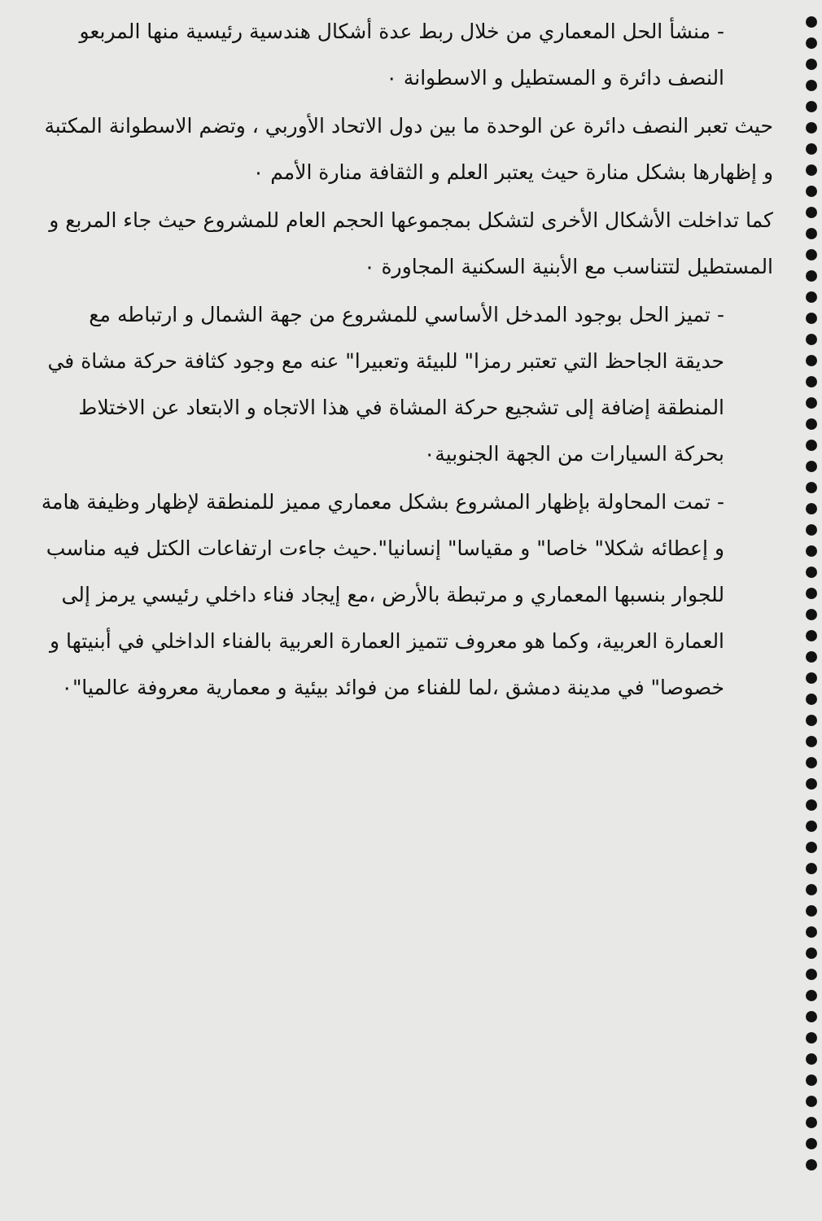- منشأ الحل المعماري من خلال ربط عدة أشكال هندسية رئيسية منها المربعو النصف دائرة و المستطيل و الاسطوانة ٠
حيث تعبر النصف دائرة عن الوحدة ما بين دول الاتحاد الأوربي ، وتضم الاسطوانة المكتبة و إظهارها بشكل منارة حيث يعتبر العلم و الثقافة منارة الأمم ٠
كما تداخلت الأشكال الأخرى لتشكل بمجموعها الحجم العام للمشروع حيث جاء المربع و المستطيل لتتناسب مع الأبنية السكنية المجاورة ٠
- تميز الحل بوجود المدخل الأساسي للمشروع من جهة الشمال و ارتباطه مع حديقة الجاحظ التي تعتبر رمزا" للبيئة وتعبيرا" عنه مع وجود كثافة حركة مشاة في المنطقة إضافة إلى تشجيع حركة المشاة في هذا الاتجاه و الابتعاد عن الاختلاط بحركة السيارات من الجهة الجنوبية٠
- تمت المحاولة بإظهار المشروع بشكل معماري مميز للمنطقة لإظهار وظيفة هامة و إعطائه شكلا" خاصا" و مقياسا" إنسانيا".حيث جاءت ارتفاعات الكتل فيه مناسب للجوار بنسبها المعماري و مرتبطة بالأرض ،مع إيجاد فناء داخلي رئيسي يرمز إلى العمارة العربية، وكما هو معروف تتميز العمارة العربية بالفناء الداخلي في أبنيتها و خصوصا" في مدينة دمشق ،لما للفناء من فوائد بيئية و معمارية معروفة عالميا"٠